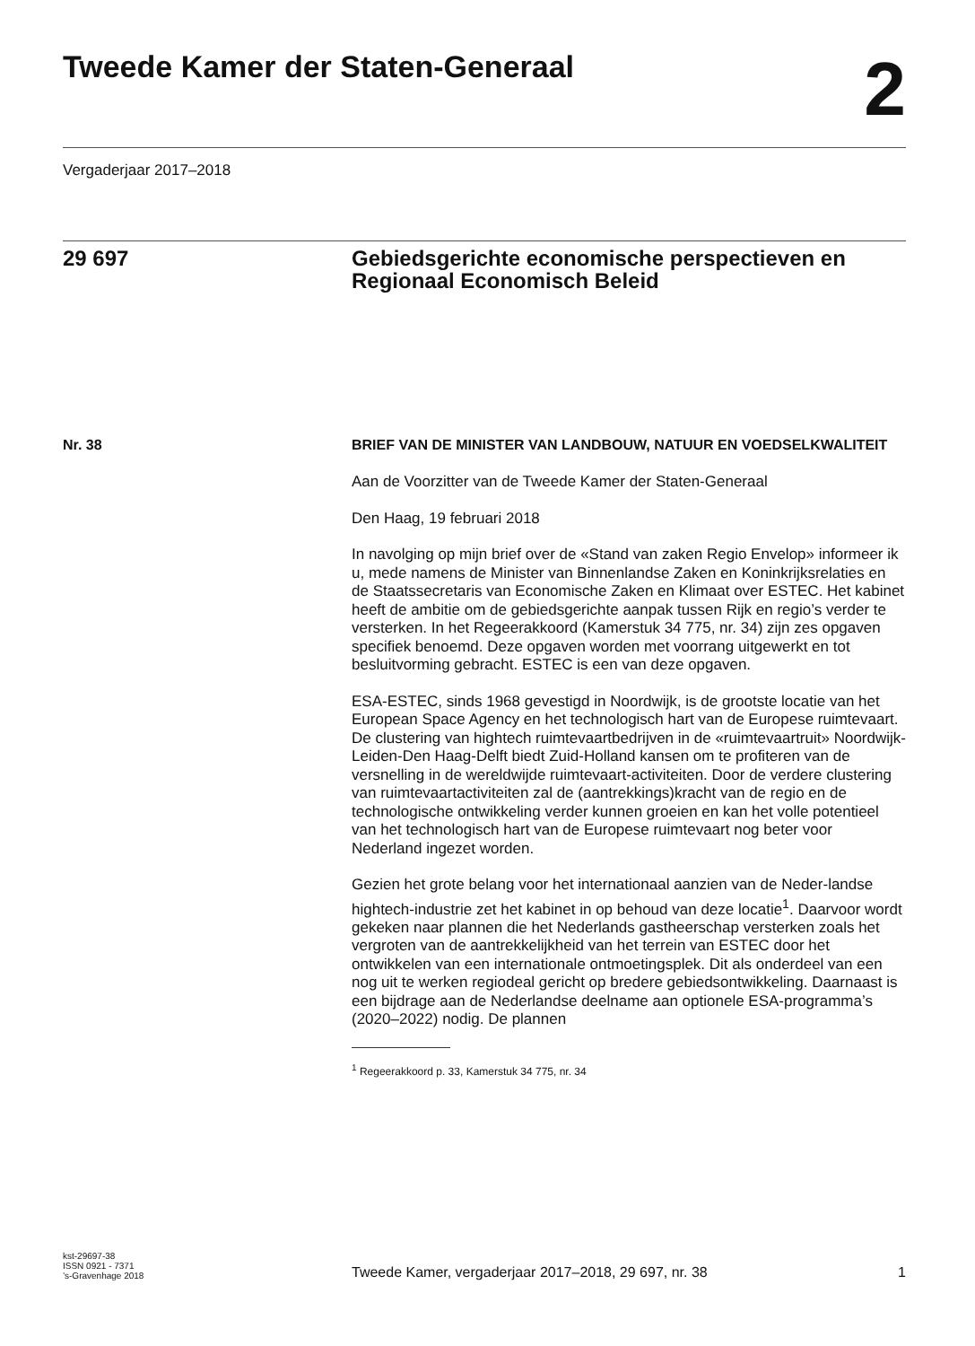Tweede Kamer der Staten-Generaal
2
Vergaderjaar 2017–2018
29 697 Gebiedsgerichte economische perspectieven en Regionaal Economisch Beleid
Nr. 38
BRIEF VAN DE MINISTER VAN LANDBOUW, NATUUR EN VOEDSELKWALITEIT
Aan de Voorzitter van de Tweede Kamer der Staten-Generaal
Den Haag, 19 februari 2018
In navolging op mijn brief over de «Stand van zaken Regio Envelop» informeer ik u, mede namens de Minister van Binnenlandse Zaken en Koninkrijksrelaties en de Staatssecretaris van Economische Zaken en Klimaat over ESTEC. Het kabinet heeft de ambitie om de gebiedsgerichte aanpak tussen Rijk en regio’s verder te versterken. In het Regeerakkoord (Kamerstuk 34 775, nr. 34) zijn zes opgaven specifiek benoemd. Deze opgaven worden met voorrang uitgewerkt en tot besluitvorming gebracht. ESTEC is een van deze opgaven.
ESA-ESTEC, sinds 1968 gevestigd in Noordwijk, is de grootste locatie van het European Space Agency en het technologisch hart van de Europese ruimtevaart. De clustering van hightech ruimtevaartbedrijven in de «ruimtevaartruit» Noordwijk-Leiden-Den Haag-Delft biedt Zuid-Holland kansen om te profiteren van de versnelling in de wereldwijde ruimtevaart-activiteiten. Door de verdere clustering van ruimtevaartactiviteiten zal de (aantrekkings)kracht van de regio en de technologische ontwikkeling verder kunnen groeien en kan het volle potentieel van het technologisch hart van de Europese ruimtevaart nog beter voor Nederland ingezet worden.
Gezien het grote belang voor het internationaal aanzien van de Neder-landse hightech-industrie zet het kabinet in op behoud van deze locatie<sup>1</sup>. Daarvoor wordt gekeken naar plannen die het Nederlands gastheerschap versterken zoals het vergroten van de aantrekkelijkheid van het terrein van ESTEC door het ontwikkelen van een internationale ontmoetingsplek. Dit als onderdeel van een nog uit te werken regiodeal gericht op bredere gebiedsontwikkeling. Daarnaast is een bijdrage aan de Nederlandse deelname aan optionele ESA-programma’s (2020–2022) nodig. De plannen
<sup>1</sup> Regeerakkoord p. 33, Kamerstuk 34 775, nr. 34
kst-29697-38
ISSN 0921 - 7371
’s-Gravenhage 2018
Tweede Kamer, vergaderjaar 2017–2018, 29 697, nr. 38
1